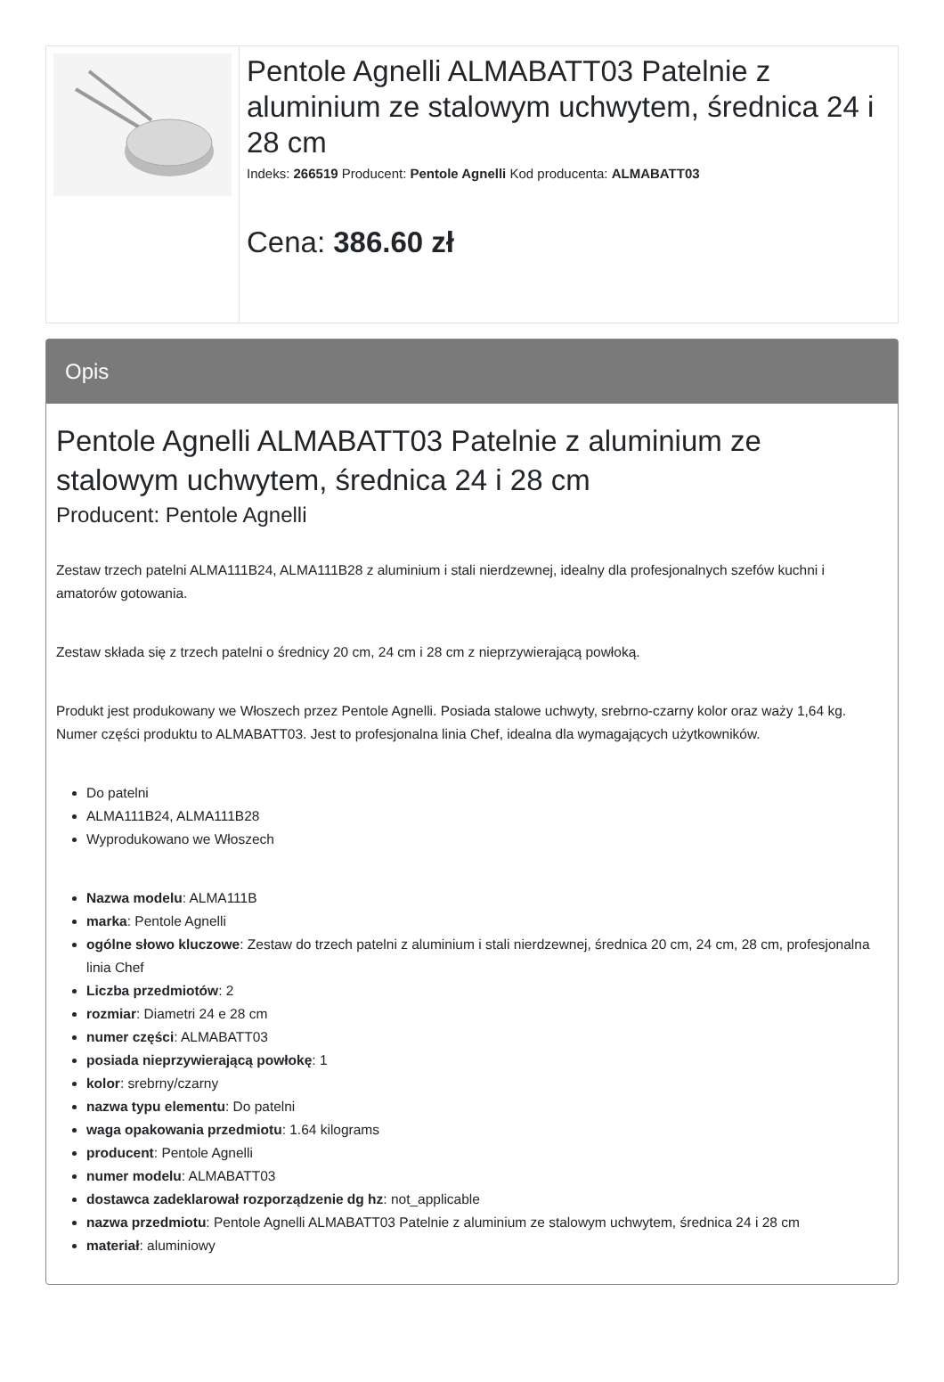Pentole Agnelli ALMABATT03 Patelnie z aluminium ze stalowym uchwytem, średnica 24 i 28 cm
Indeks: 266519 Producent: Pentole Agnelli Kod producenta: ALMABATT03
Cena: 386.60 zł
Opis
Pentole Agnelli ALMABATT03 Patelnie z aluminium ze stalowym uchwytem, średnica 24 i 28 cm
Producent: Pentole Agnelli
Zestaw trzech patelni ALMA111B24, ALMA111B28 z aluminium i stali nierdzewnej, idealny dla profesjonalnych szefów kuchni i amatorów gotowania.
Zestaw składa się z trzech patelni o średnicy 20 cm, 24 cm i 28 cm z nieprzywierającą powłoką.
Produkt jest produkowany we Włoszech przez Pentole Agnelli. Posiada stalowe uchwyty, srebrno-czarny kolor oraz waży 1,64 kg. Numer części produktu to ALMABATT03. Jest to profesjonalna linia Chef, idealna dla wymagających użytkowników.
Do patelni
ALMA111B24, ALMA111B28
Wyprodukowano we Włoszech
Nazwa modelu: ALMA111B
marka: Pentole Agnelli
ogólne słowo kluczowe: Zestaw do trzech patelni z aluminium i stali nierdzewnej, średnica 20 cm, 24 cm, 28 cm, profesjonalna linia Chef
Liczba przedmiotów: 2
rozmiar: Diametri 24 e 28 cm
numer części: ALMABATT03
posiada nieprzywierającą powłokę: 1
kolor: srebrny/czarny
nazwa typu elementu: Do patelni
waga opakowania przedmiotu: 1.64 kilograms
producent: Pentole Agnelli
numer modelu: ALMABATT03
dostawca zadeklarował rozporządzenie dg hz: not_applicable
nazwa przedmiotu: Pentole Agnelli ALMABATT03 Patelnie z aluminium ze stalowym uchwytem, średnica 24 i 28 cm
materiał: aluminiowy